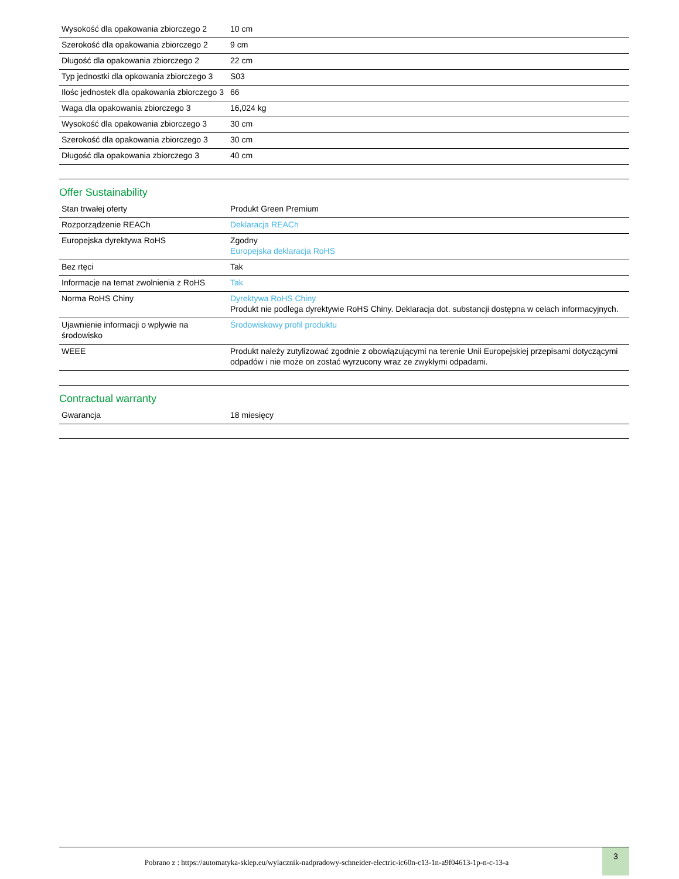| Wysokość dla opakowania zbiorczego 2 | 10 cm |
| Szerokość dla opakowania zbiorczego 2 | 9 cm |
| Długość dla opakowania zbiorczego 2 | 22 cm |
| Typ jednostki dla opkowania zbiorczego 3 | S03 |
| Ilośc jednostek dla opakowania zbiorczego 3 | 66 |
| Waga dla opakowania zbiorczego 3 | 16,024 kg |
| Wysokość dla opakowania zbiorczego 3 | 30 cm |
| Szerokość dla opakowania zbiorczego 3 | 30 cm |
| Długość dla opakowania zbiorczego 3 | 40 cm |
Offer Sustainability
| Stan trwałej oferty | Produkt Green Premium |
| Rozporządzenie REACh | Deklaracja REACh |
| Europejska dyrektywa RoHS | Zgodny Europejska deklaracja RoHS |
| Bez rtęci | Tak |
| Informacje na temat zwolnienia z RoHS | Tak |
| Norma RoHS Chiny | Dyrektywa RoHS Chiny Produkt nie podlega dyrektywie RoHS Chiny. Deklaracja dot. substancji dostępna w celach informacyjnych. |
| Ujawnienie informacji o wpływie na środowisko | Środowiskowy profil produktu |
| WEEE | Produkt należy zutylizować zgodnie z obowiązującymi na terenie Unii Europejskiej przepisami dotyczącymi odpadów i nie może on zostać wyrzucony wraz ze zwykłymi odpadami. |
Contractual warranty
| Gwarancja | 18 miesięcy |
Pobrano z : https://automatyka-sklep.eu/wylacznik-nadpradowy-schneider-electric-ic60n-c13-1n-a9f04613-1p-n-c-13-a
3